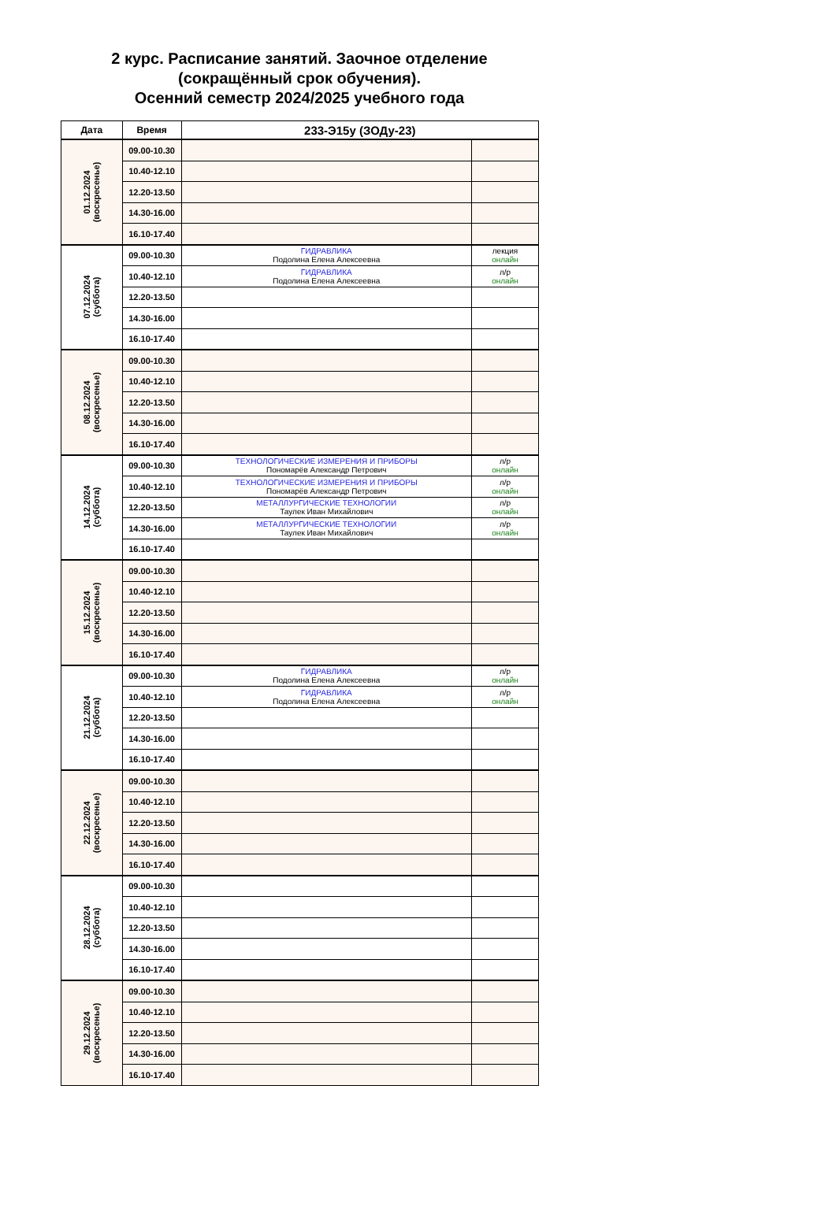2 курс. Расписание занятий. Заочное отделение
(сокращённый срок обучения).
Осенний семестр 2024/2025 учебного года
| Дата | Время | 233-Э15у (ЗОДу-23) | |
| --- | --- | --- | --- |
| 01.12.2024 (воскресенье) | 09.00-10.30 | | |
| | 10.40-12.10 | | |
| | 12.20-13.50 | | |
| | 14.30-16.00 | | |
| | 16.10-17.40 | | |
| 07.12.2024 (суббота) | 09.00-10.30 | ГИДРАВЛИКА Подолина Елена Алексеевна | лекция онлайн |
| | 10.40-12.10 | ГИДРАВЛИКА Подолина Елена Алексеевна | л/р онлайн |
| | 12.20-13.50 | | |
| | 14.30-16.00 | | |
| | 16.10-17.40 | | |
| 08.12.2024 (воскресенье) | 09.00-10.30 | | |
| | 10.40-12.10 | | |
| | 12.20-13.50 | | |
| | 14.30-16.00 | | |
| | 16.10-17.40 | | |
| 14.12.2024 (суббота) | 09.00-10.30 | ТЕХНОЛОГИЧЕСКИЕ ИЗМЕРЕНИЯ И ПРИБОРЫ Пономарёв Александр Петрович | л/р онлайн |
| | 10.40-12.10 | ТЕХНОЛОГИЧЕСКИЕ ИЗМЕРЕНИЯ И ПРИБОРЫ Пономарёв Александр Петрович | л/р онлайн |
| | 12.20-13.50 | МЕТАЛЛУРГИЧЕСКИЕ ТЕХНОЛОГИИ Таулек Иван Михайлович | л/р онлайн |
| | 14.30-16.00 | МЕТАЛЛУРГИЧЕСКИЕ ТЕХНОЛОГИИ Таулек Иван Михайлович | л/р онлайн |
| | 16.10-17.40 | | |
| 15.12.2024 (воскресенье) | 09.00-10.30 | | |
| | 10.40-12.10 | | |
| | 12.20-13.50 | | |
| | 14.30-16.00 | | |
| | 16.10-17.40 | | |
| 21.12.2024 (суббота) | 09.00-10.30 | ГИДРАВЛИКА Подолина Елена Алексеевна | л/р онлайн |
| | 10.40-12.10 | ГИДРАВЛИКА Подолина Елена Алексеевна | л/р онлайн |
| | 12.20-13.50 | | |
| | 14.30-16.00 | | |
| | 16.10-17.40 | | |
| 22.12.2024 (воскресенье) | 09.00-10.30 | | |
| | 10.40-12.10 | | |
| | 12.20-13.50 | | |
| | 14.30-16.00 | | |
| | 16.10-17.40 | | |
| 28.12.2024 (суббота) | 09.00-10.30 | | |
| | 10.40-12.10 | | |
| | 12.20-13.50 | | |
| | 14.30-16.00 | | |
| | 16.10-17.40 | | |
| 29.12.2024 (воскресенье) | 09.00-10.30 | | |
| | 10.40-12.10 | | |
| | 12.20-13.50 | | |
| | 14.30-16.00 | | |
| | 16.10-17.40 | | |